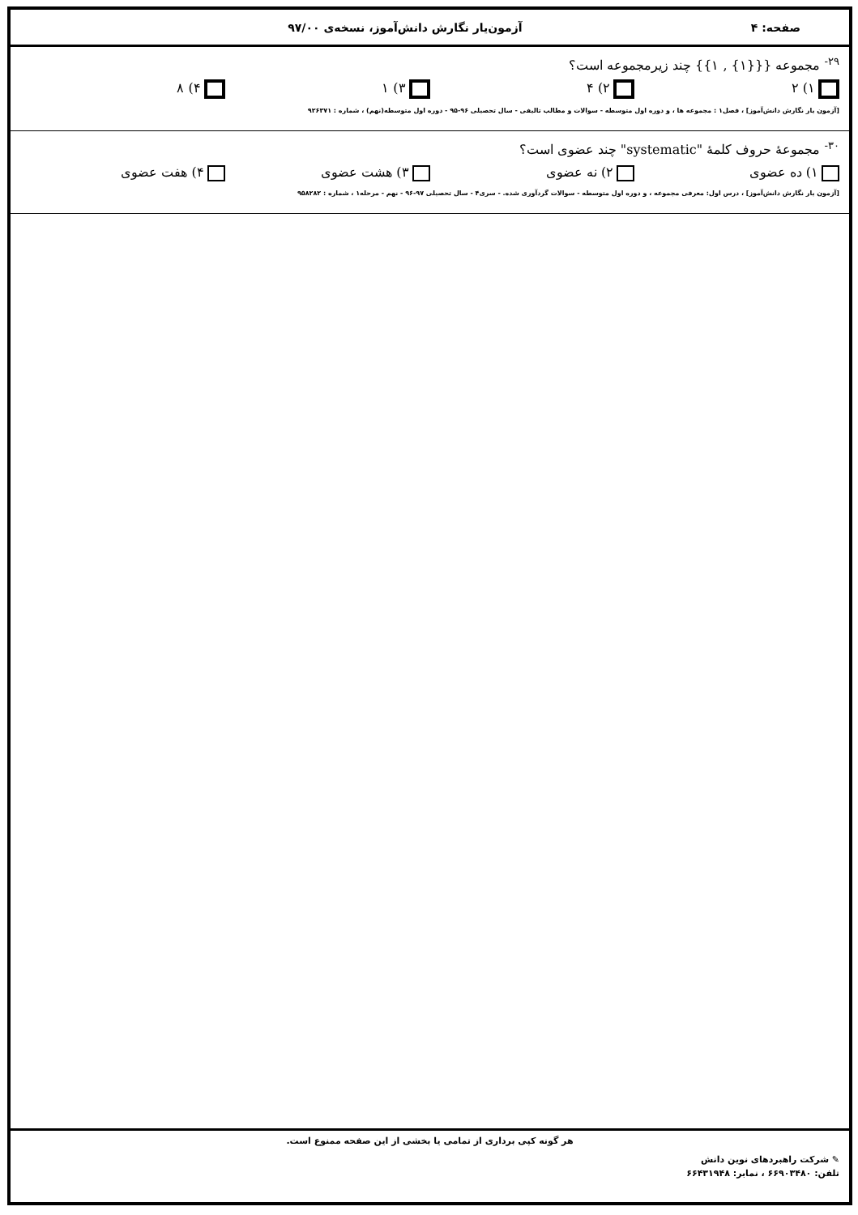صفحه: ۴ آزمون‌یار نگارش دانش‌آموز، نسخه‌ی ۹۷/۰۰
<sup>۲۹-</sup> مجموعه {{{۱} , ۱}} چند زیرمجموعه است؟
۱) ۲ ۲) ۴ ۳) ۱ ۴) ۸
[آزمون یار نگارش دانش‌آموز] ، فصل۱ : مجموعه ها ، و دوره اول متوسطه - سوالات و مطالب تالیفی - سال تحصیلی ۹۶-۹۵ - دوره اول متوسطه(نهم) ، شماره : ۹۲۶۳۷۱
<sup>۳۰-</sup> مجموعهٔ حروف کلمهٔ "systematic" چند عضوی است؟
۱) ده عضوی ۲) نه عضوی ۳) هشت عضوی ۴) هفت عضوی
[آزمون یار نگارش دانش‌آموز] ، درس اول: معرفی مجموعه ، و دوره اول متوسطه - سوالات گردآوری شده. - سری۴ - سال تحصیلی ۹۷-۹۶ - نهم - مرحله۱ ، شماره : ۹۵۸۲۸۲
هر گونه کپی برداری از تمامی یا بخشی از این صفحه ممنوع است.
✎ شرکت راهبردهای نوین دانش
تلفن: ۶۶۹۰۳۴۸۰ ، نمابر: ۶۶۴۳۱۹۴۸